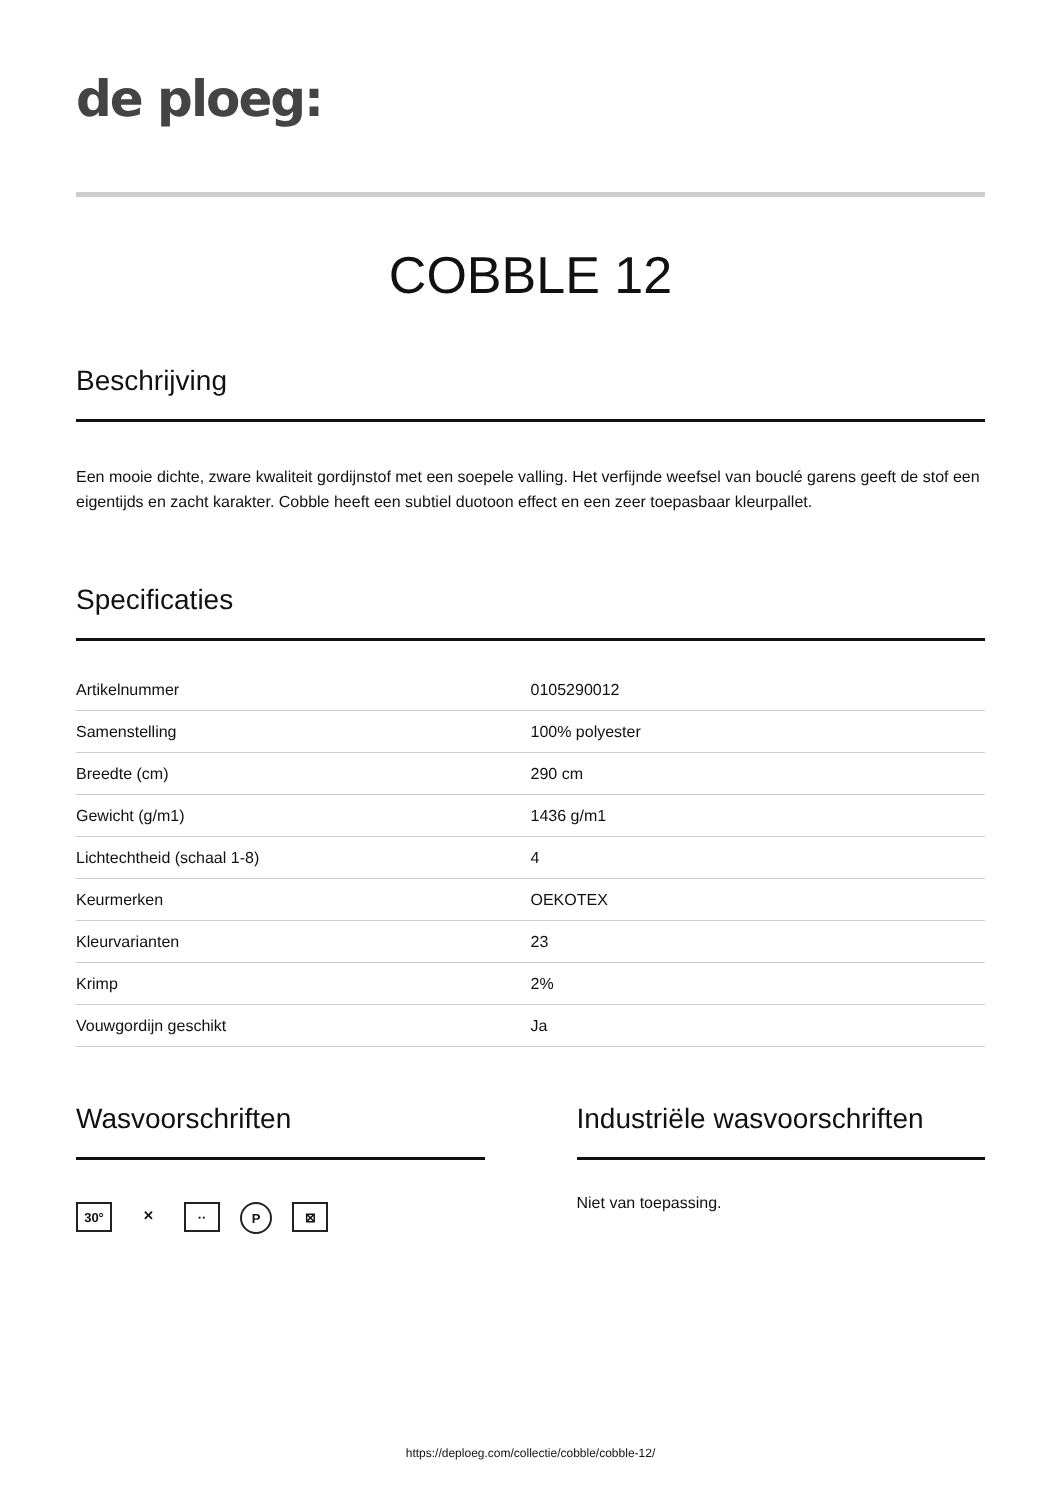de ploeg:
COBBLE 12
Beschrijving
Een mooie dichte, zware kwaliteit gordijnstof met een soepele valling. Het verfijnde weefsel van bouclé garens geeft de stof een eigentijds en zacht karakter. Cobble heeft een subtiel duotoon effect en een zeer toepasbaar kleurpallet.
Specificaties
| Artikelnummer | 0105290012 |
| Samenstelling | 100% polyester |
| Breedte (cm) | 290 cm |
| Gewicht (g/m1) | 1436 g/m1 |
| Lichtechtheid (schaal 1-8) | 4 |
| Keurmerken | OEKOTEX |
| Kleurvarianten | 23 |
| Krimp | 2% |
| Vouwgordijn geschikt | Ja |
Wasvoorschriften
30° ✕ ·· P ⊠
Industriële wasvoorschriften
Niet van toepassing.
https://deploeg.com/collectie/cobble/cobble-12/